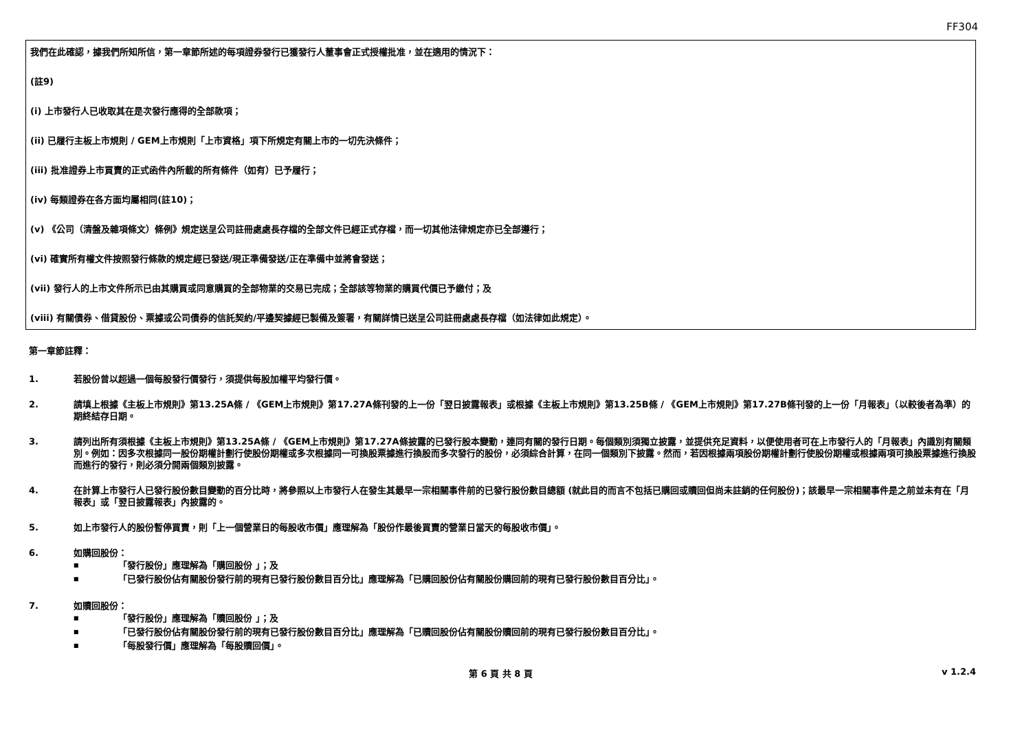FF304
我們在此確認，據我們所知所信，第一章節所述的每項證券發行已獲發行人董事會正式授權批准，並在適用的情況下：
(註9)
(i) 上市發行人已收取其在是次發行應得的全部款項；
(ii) 已履行主板上市規則 / GEM上市規則「上市資格」項下所規定有關上市的一切先決條件；
(iii) 批准證券上市買賣的正式函件內所載的所有條件（如有）已予履行；
(iv) 每類證券在各方面均屬相同(註10)；
(v) 《公司（清盤及雜項條文）條例》規定送呈公司註冊處處長存檔的全部文件已經正式存檔，而一切其他法律規定亦已全部遵行；
(vi) 確實所有權文件按照發行條款的規定經已發送/現正準備發送/正在準備中並將會發送；
(vii) 發行人的上市文件所示已由其購買或同意購買的全部物業的交易已完成；全部該等物業的購買代價已予繳付；及
(viii) 有關債券、借貸股份、票據或公司債券的信託契約/平邊契據經已製備及簽署，有關詳情已送呈公司註冊處處長存檔（如法律如此規定）。
第一章節註釋：
1. 若股份曾以超過一個每股發行價發行，須提供每股加權平均發行價。
2. 請填上根據《主板上市規則》第13.25A條 / 《GEM上市規則》第17.27A條刊發的上一份「翌日披露報表」或根據《主板上市規則》第13.25B條 / 《GEM上市規則》第17.27B條刊發的上一份「月報表」（以較後者為準）的期終結存日期。
3. 請列出所有須根據《主板上市規則》第13.25A條 / 《GEM上市規則》第17.27A條披露的已發行股本變動，連同有關的發行日期。每個類別須獨立披露，並提供充足資料，以便使用者可在上市發行人的「月報表」內識別有關類別。例如：因多次根據同一股份期權計劃行使股份期權或多次根據同一可換股票據進行換股而多次發行的股份，必須綜合計算，在同一個類別下披露。然而，若因根據兩項股份期權計劃行使股份期權或根據兩項可換股票據進行換股而進行的發行，則必須分開兩個類別披露。
4. 在計算上市發行人已發行股份數目變動的百分比時，將參照以上市發行人在發生其最早一宗相關事件前的已發行股份數目總額 (就此目的而言不包括已購回或贖回但尚未註銷的任何股份)；該最早一宗相關事件是之前並未有在「月報表」或「翌日披露報表」內披露的。
5. 如上市發行人的股份暫停買賣，則「上一個營業日的每股收市價」應理解為「股份作最後買賣的營業日當天的每股收市價」。
6. 如購回股份：
■ 「發行股份」應理解為「購回股份 」；及
■ 「已發行股份佔有關股份發行前的現有已發行股份數目百分比」應理解為「已購回股份佔有關股份購回前的現有已發行股份數目百分比」。
7. 如贖回股份：
■ 「發行股份」應理解為「贖回股份 」；及
■ 「已發行股份佔有關股份發行前的現有已發行股份數目百分比」應理解為「已贖回股份佔有關股份贖回前的現有已發行股份數目百分比」。
■ 「每股發行價」應理解為「每股贖回價」。
第 6 頁 共 8 頁 v 1.2.4